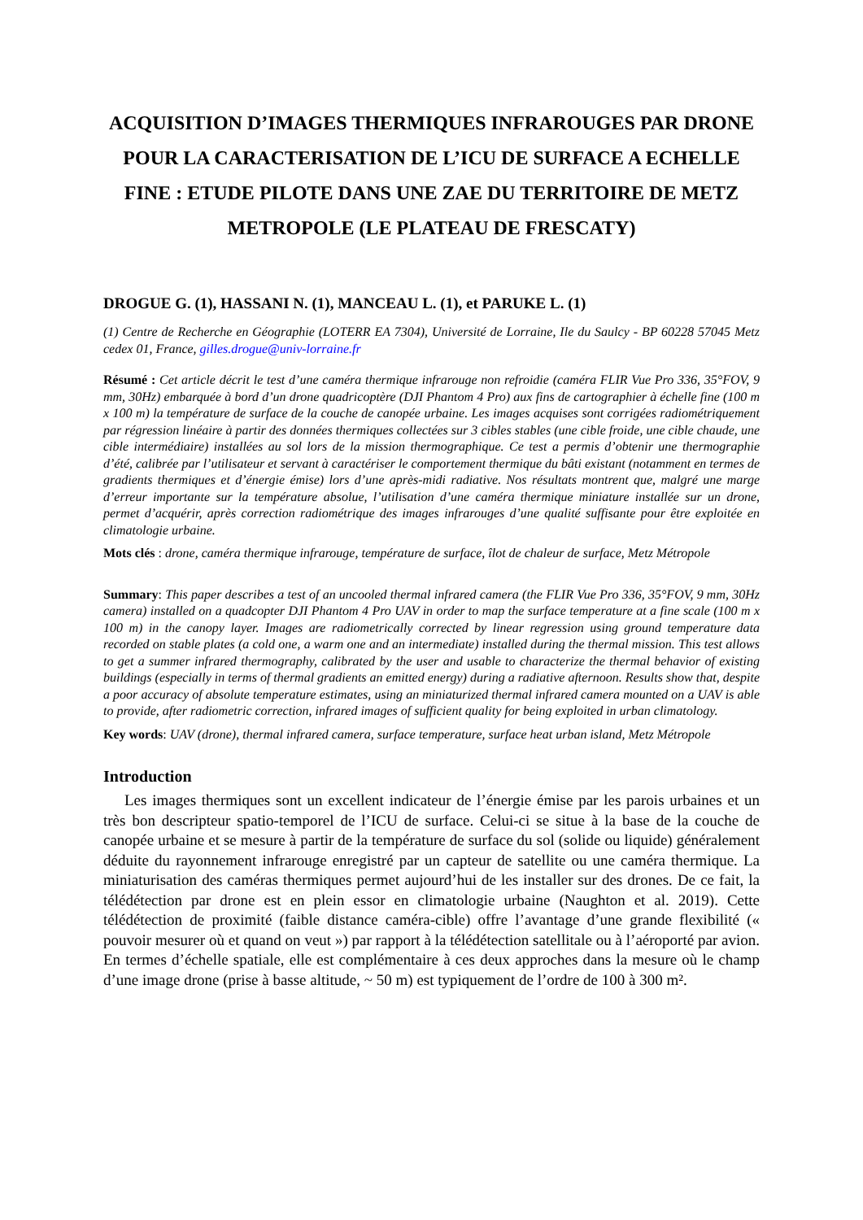ACQUISITION D’IMAGES THERMIQUES INFRAROUGES PAR DRONE POUR LA CARACTERISATION DE L’ICU DE SURFACE A ECHELLE FINE : ETUDE PILOTE DANS UNE ZAE DU TERRITOIRE DE METZ METROPOLE (LE PLATEAU DE FRESCATY)
DROGUE G. (1), HASSANI N. (1), MANCEAU L. (1), et PARUKE L. (1)
(1) Centre de Recherche en Géographie (LOTERR EA 7304), Université de Lorraine, Ile du Saulcy - BP 60228 57045 Metz cedex 01, France, gilles.drogue@univ-lorraine.fr
Résumé : Cet article décrit le test d’une caméra thermique infrarouge non refroidie (caméra FLIR Vue Pro 336, 35°FOV, 9 mm, 30Hz) embarquée à bord d’un drone quadricoptère (DJI Phantom 4 Pro) aux fins de cartographier à échelle fine (100 m x 100 m) la température de surface de la couche de canopée urbaine. Les images acquises sont corrigées radiométriquement par régression linéaire à partir des données thermiques collectées sur 3 cibles stables (une cible froide, une cible chaude, une cible intermédiaire) installées au sol lors de la mission thermographique. Ce test a permis d’obtenir une thermographie d’été, calibrée par l’utilisateur et servant à caractériser le comportement thermique du bâti existant (notamment en termes de gradients thermiques et d’énergie émise) lors d’une après-midi radiative. Nos résultats montrent que, malgré une marge d’erreur importante sur la température absolue, l’utilisation d’une caméra thermique miniature installée sur un drone, permet d’acquérir, après correction radiométrique des images infrarouges d’une qualité suffisante pour être exploitée en climatologie urbaine.
Mots clés : drone, caméra thermique infrarouge, température de surface, îlot de chaleur de surface, Metz Métropole
Summary: This paper describes a test of an uncooled thermal infrared camera (the FLIR Vue Pro 336, 35°FOV, 9 mm, 30Hz camera) installed on a quadcopter DJI Phantom 4 Pro UAV in order to map the surface temperature at a fine scale (100 m x 100 m) in the canopy layer. Images are radiometrically corrected by linear regression using ground temperature data recorded on stable plates (a cold one, a warm one and an intermediate) installed during the thermal mission. This test allows to get a summer infrared thermography, calibrated by the user and usable to characterize the thermal behavior of existing buildings (especially in terms of thermal gradients an emitted energy) during a radiative afternoon. Results show that, despite a poor accuracy of absolute temperature estimates, using an miniaturized thermal infrared camera mounted on a UAV is able to provide, after radiometric correction, infrared images of sufficient quality for being exploited in urban climatology.
Key words: UAV (drone), thermal infrared camera, surface temperature, surface heat urban island, Metz Métropole
Introduction
Les images thermiques sont un excellent indicateur de l’énergie émise par les parois urbaines et un très bon descripteur spatio-temporel de l’ICU de surface. Celui-ci se situe à la base de la couche de canopée urbaine et se mesure à partir de la température de surface du sol (solide ou liquide) généralement déduite du rayonnement infrarouge enregistré par un capteur de satellite ou une caméra thermique. La miniaturisation des caméras thermiques permet aujourd’hui de les installer sur des drones. De ce fait, la télédétection par drone est en plein essor en climatologie urbaine (Naughton et al. 2019). Cette télédétection de proximité (faible distance caméra-cible) offre l’avantage d’une grande flexibilité (« pouvoir mesurer où et quand on veut ») par rapport à la télédétection satellitale ou à l’aéroporté par avion. En termes d’échelle spatiale, elle est complémentaire à ces deux approches dans la mesure où le champ d’une image drone (prise à basse altitude, ~ 50 m) est typiquement de l’ordre de 100 à 300 m².